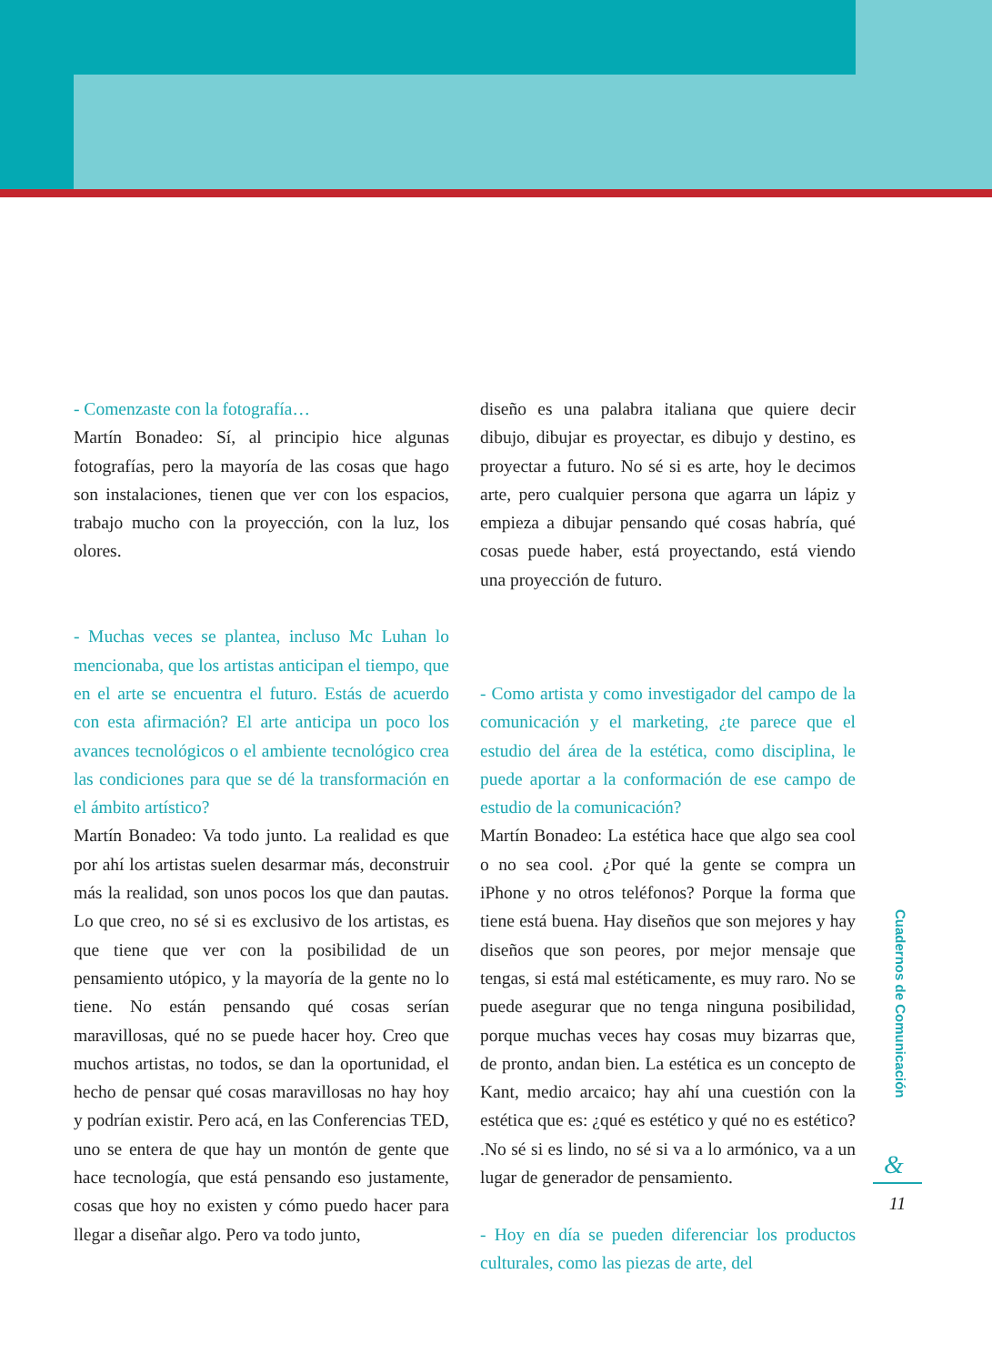- Comenzaste con la fotografía…
Martín Bonadeo: Sí, al principio hice algunas fotografías, pero la mayoría de las cosas que hago son instalaciones, tienen que ver con los espacios, trabajo mucho con la proyección, con la luz, los olores.
- Muchas veces se plantea, incluso Mc Luhan lo mencionaba, que los artistas anticipan el tiempo, que en el arte se encuentra el futuro. Estás de acuerdo con esta afirmación? El arte anticipa un poco los avances tecnológicos o el ambiente tecnológico crea las condiciones para que se dé la transformación en el ámbito artístico?
Martín Bonadeo: Va todo junto. La realidad es que por ahí los artistas suelen desarmar más, deconstruir más la realidad, son unos pocos los que dan pautas. Lo que creo, no sé si es exclusivo de los artistas, es que tiene que ver con la posibilidad de un pensamiento utópico, y la mayoría de la gente no lo tiene. No están pensando qué cosas serían maravillosas, qué no se puede hacer hoy. Creo que muchos artistas, no todos, se dan la oportunidad, el hecho de pensar qué cosas maravillosas no hay hoy y podrían existir. Pero acá, en las Conferencias TED, uno se entera de que hay un montón de gente que hace tecnología, que está pensando eso justamente, cosas que hoy no existen y cómo puedo hacer para llegar a diseñar algo. Pero va todo junto,
diseño es una palabra italiana que quiere decir dibujo, dibujar es proyectar, es dibujo y destino, es proyectar a futuro. No sé si es arte, hoy le decimos arte, pero cualquier persona que agarra un lápiz y empieza a dibujar pensando qué cosas habría, qué cosas puede haber, está proyectando, está viendo una proyección de futuro.
- Como artista y como investigador del campo de la comunicación y el marketing, ¿te parece que el estudio del área de la estética, como disciplina, le puede aportar a la conformación de ese campo de estudio de la comunicación?
Martín Bonadeo: La estética hace que algo sea cool o no sea cool. ¿Por qué la gente se compra un iPhone y no otros teléfonos? Porque la forma que tiene está buena. Hay diseños que son mejores y hay diseños que son peores, por mejor mensaje que tengas, si está mal estéticamente, es muy raro. No se puede asegurar que no tenga ninguna posibilidad, porque muchas veces hay cosas muy bizarras que, de pronto, andan bien. La estética es un concepto de Kant, medio arcaico; hay ahí una cuestión con la estética que es: ¿qué es estético y qué no es estético? .No sé si es lindo, no sé si va a lo armónico, va a un lugar de generador de pensamiento.
- Hoy en día se pueden diferenciar los productos culturales, como las piezas de arte, del
Cuadernos de Comunicación
&
11